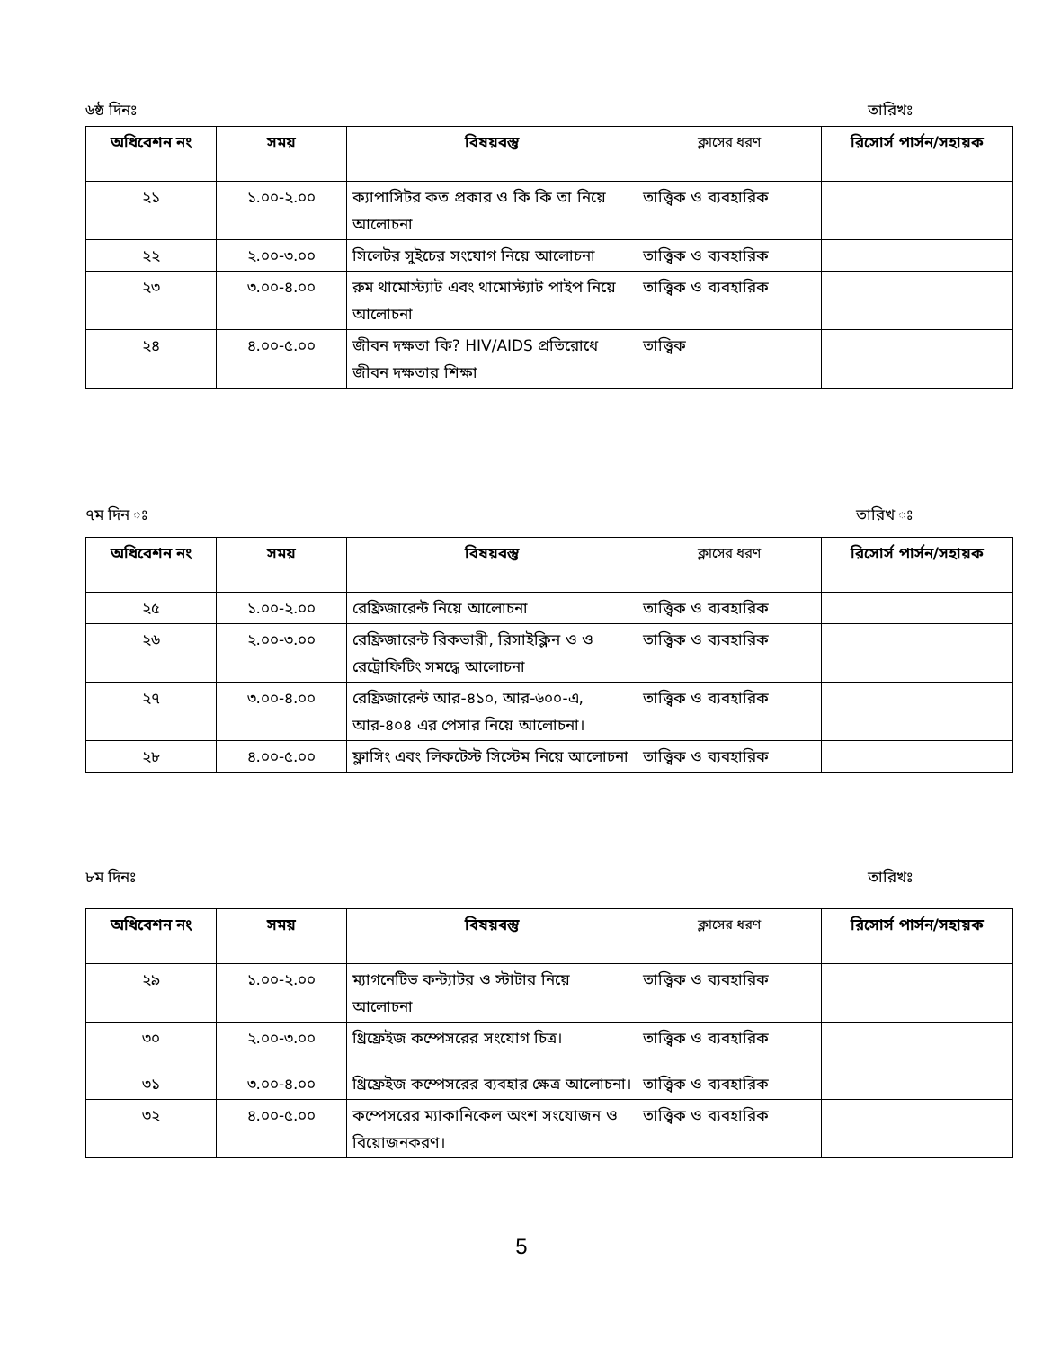৬ষ্ঠ দিনঃ তারিখঃ
| অধিবেশন নং | সময় | বিষয়বস্তু | ক্লাসের ধরণ | রিসোর্স পার্সন/সহায়ক |
| --- | --- | --- | --- | --- |
| ২১ | ১.০০-২.০০ | ক্যাপাসিটর কত প্রকার ও কি কি তা নিয়ে আলোচনা | তাত্ত্বিক ও ব্যবহারিক | |
| ২২ | ২.০০-৩.০০ | সিলেটর সুইচের সংযোগ নিয়ে আলোচনা | তাত্ত্বিক ও ব্যবহারিক | |
| ২৩ | ৩.০০-৪.০০ | রুম থামোস্ট্যাট এবং থামোস্ট্যাট পাইপ নিয়ে আলোচনা | তাত্ত্বিক ও ব্যবহারিক | |
| ২৪ | ৪.০০-৫.০০ | জীবন দক্ষতা কি? HIV/AIDS প্রতিরোধে জীবন দক্ষতার শিক্ষা | তাত্ত্বিক | |
৭ম দিন ঃ তারিখ ঃ
| অধিবেশন নং | সময় | বিষয়বস্তু | ক্লাসের ধরণ | রিসোর্স পার্সন/সহায়ক |
| --- | --- | --- | --- | --- |
| ২৫ | ১.০০-২.০০ | রেফ্রিজারেন্ট নিয়ে আলোচনা | তাত্ত্বিক ও ব্যবহারিক | |
| ২৬ | ২.০০-৩.০০ | রেফ্রিজারেন্ট রিকভারী, রিসাইক্লিন ও ও রেট্রোফিটিং সমদ্ধে আলোচনা | তাত্ত্বিক ও ব্যবহারিক | |
| ২৭ | ৩.০০-৪.০০ | রেফ্রিজারেন্ট আর-৪১০, আর-৬০০-এ, আর-৪০৪ এর পেসার নিয়ে আলোচনা। | তাত্ত্বিক ও ব্যবহারিক | |
| ২৮ | ৪.০০-৫.০০ | ফ্লাসিং এবং লিকটেস্ট সিস্টেম নিয়ে আলোচনা | তাত্ত্বিক ও ব্যবহারিক | |
৮ম দিনঃ তারিখঃ
| অধিবেশন নং | সময় | বিষয়বস্তু | ক্লাসের ধরণ | রিসোর্স পার্সন/সহায়ক |
| --- | --- | --- | --- | --- |
| ২৯ | ১.০০-২.০০ | ম্যাগনেটিভ কন্ট্যাটর ও স্টাটার নিয়ে আলোচনা | তাত্ত্বিক ও ব্যবহারিক | |
| ৩০ | ২.০০-৩.০০ | থ্রিফ্রেইজ কম্পেসরের সংযোগ চিত্র। | তাত্ত্বিক ও ব্যবহারিক | |
| ৩১ | ৩.০০-৪.০০ | থ্রিফ্রেইজ কম্পেসরের ব্যবহার ক্ষেত্র আলোচনা। | তাত্ত্বিক ও ব্যবহারিক | |
| ৩২ | ৪.০০-৫.০০ | কম্পেসরের ম্যাকানিকেল অংশ সংযোজন ও বিয়োজনকরণ। | তাত্ত্বিক ও ব্যবহারিক | |
5